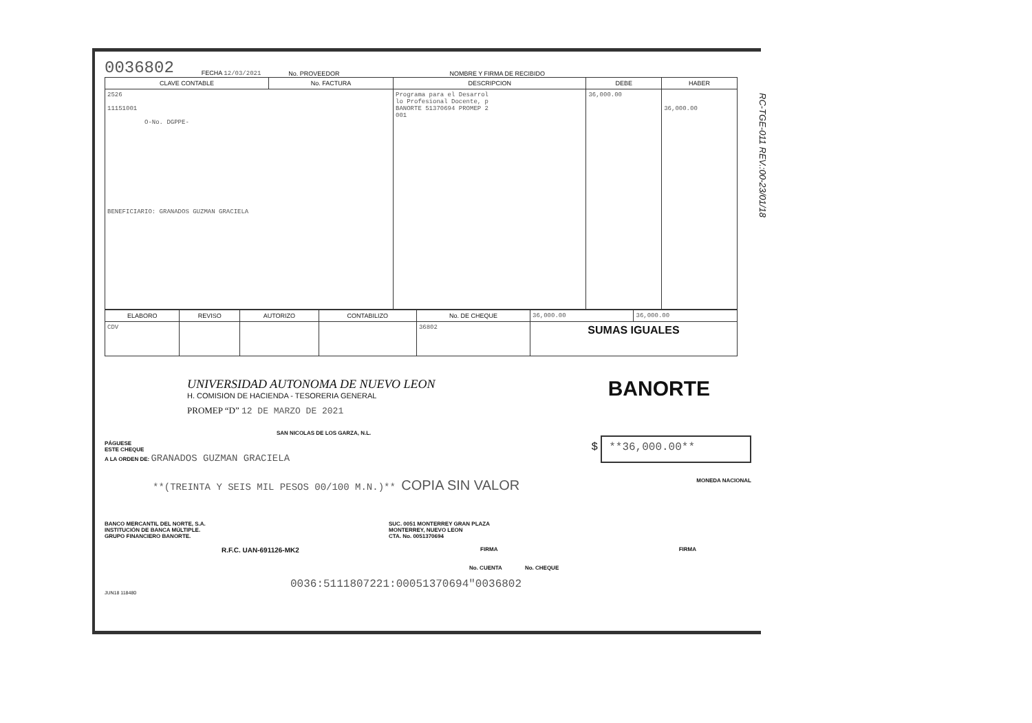RC-TGE-011 REV.:00-23/01/18
0036802 FECHA 12/03/2021 No. PROVEEDOR NOMBRE Y FIRMA DE RECIBIDO
| CLAVE CONTABLE | No. FACTURA | DESCRIPCION | DEBE | HABER |
| --- | --- | --- | --- | --- |
| 2526 11151001 O-No. DGPPE- BENEFICIARIO: GRANADOS GUZMAN GRACIELA | | Programa para el Desarrol lo Profesional Docente, p BANORTE 51370694 PROMEP 2 001 | 36,000.00 | 36,000.00 |
| ELABORO | REVISO | AUTORIZO | CONTABILIZO | No. DE CHEQUE | 36,000.00 | 36,000.00 |
| CDV | | | | 36802 | SUMAS IGUALES | |
UNIVERSIDAD AUTONOMA DE NUEVO LEON
H. COMISION DE HACIENDA - TESORERIA GENERAL
PROMEP “D” 12 DE MARZO DE 2021
BANORTE
SAN NICOLAS DE LOS GARZA, N.L.
PÁGUESE
ESTE CHEQUE
A LA ORDEN DE: GRANADOS GUZMAN GRACIELA
$ **36,000.00**
**(TREINTA Y SEIS MIL PESOS 00/100 M.N.)** COPIA SIN VALOR
MONEDA NACIONAL
BANCO MERCANTIL DEL NORTE, S.A.
INSTITUCIÓN DE BANCA MÚLTIPLE.
GRUPO FINANCIERO BANORTE.
SUC. 0051 MONTERREY GRAN PLAZA
MONTERREY, NUEVO LEON
CTA. No. 0051370694
R.F.C. UAN-691126-MK2 FIRMA FIRMA
No. CUENTA No. CHEQUE
0036:5111807221:00051370694"0036802
JUN18 118480